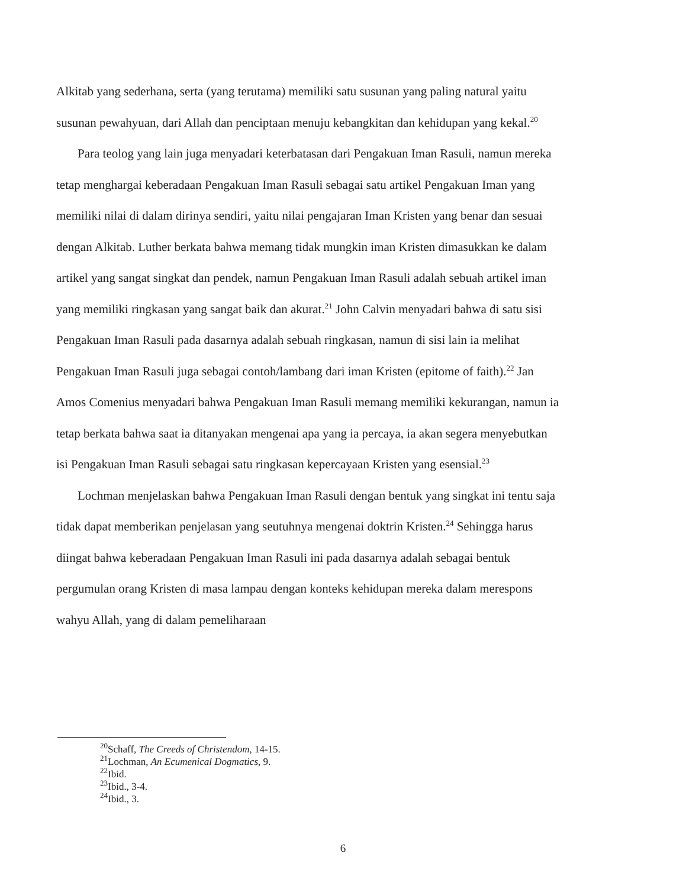Alkitab yang sederhana, serta (yang terutama) memiliki satu susunan yang paling natural yaitu susunan pewahyuan, dari Allah dan penciptaan menuju kebangkitan dan kehidupan yang kekal.<sup>20</sup>
Para teolog yang lain juga menyadari keterbatasan dari Pengakuan Iman Rasuli, namun mereka tetap menghargai keberadaan Pengakuan Iman Rasuli sebagai satu artikel Pengakuan Iman yang memiliki nilai di dalam dirinya sendiri, yaitu nilai pengajaran Iman Kristen yang benar dan sesuai dengan Alkitab. Luther berkata bahwa memang tidak mungkin iman Kristen dimasukkan ke dalam artikel yang sangat singkat dan pendek, namun Pengakuan Iman Rasuli adalah sebuah artikel iman yang memiliki ringkasan yang sangat baik dan akurat.<sup>21</sup> John Calvin menyadari bahwa di satu sisi Pengakuan Iman Rasuli pada dasarnya adalah sebuah ringkasan, namun di sisi lain ia melihat Pengakuan Iman Rasuli juga sebagai contoh/lambang dari iman Kristen (epitome of faith).<sup>22</sup> Jan Amos Comenius menyadari bahwa Pengakuan Iman Rasuli memang memiliki kekurangan, namun ia tetap berkata bahwa saat ia ditanyakan mengenai apa yang ia percaya, ia akan segera menyebutkan isi Pengakuan Iman Rasuli sebagai satu ringkasan kepercayaan Kristen yang esensial.<sup>23</sup>
Lochman menjelaskan bahwa Pengakuan Iman Rasuli dengan bentuk yang singkat ini tentu saja tidak dapat memberikan penjelasan yang seutuhnya mengenai doktrin Kristen.<sup>24</sup> Sehingga harus diingat bahwa keberadaan Pengakuan Iman Rasuli ini pada dasarnya adalah sebagai bentuk pergumulan orang Kristen di masa lampau dengan konteks kehidupan mereka dalam merespons wahyu Allah, yang di dalam pemeliharaan
<sup>20</sup> Schaff, The Creeds of Christendom, 14-15.
<sup>21</sup> Lochman, An Ecumenical Dogmatics, 9.
<sup>22</sup> Ibid.
<sup>23</sup> Ibid., 3-4.
<sup>24</sup> Ibid., 3.
6